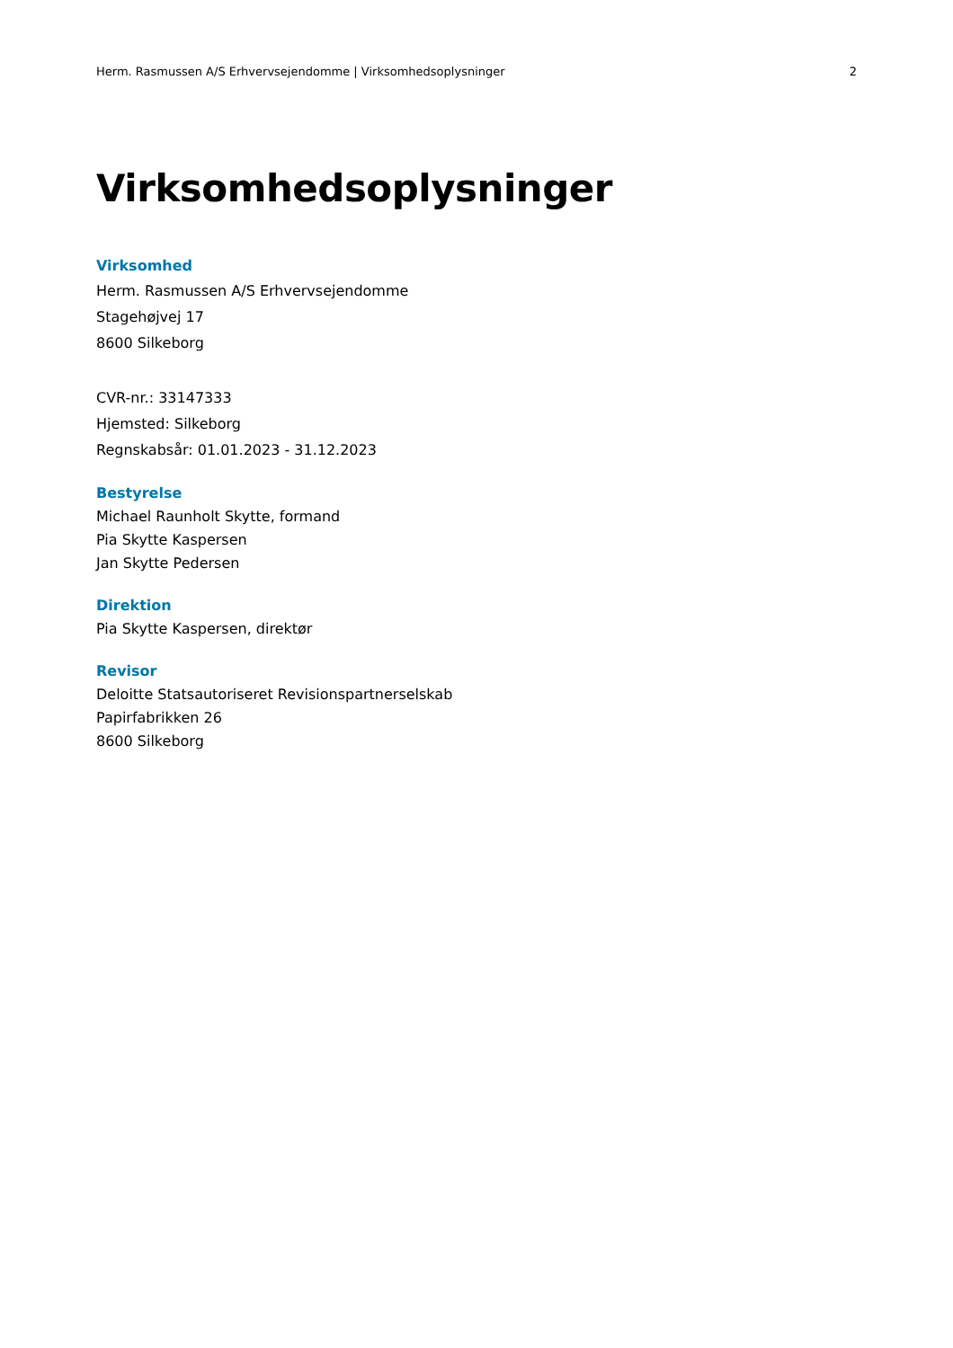Herm. Rasmussen A/S Erhvervsejendomme | Virksomhedsoplysninger 2
Virksomhedsoplysninger
Virksomhed
Herm. Rasmussen A/S Erhvervsejendomme
Stagehøjvej 17
8600 Silkeborg
CVR-nr.: 33147333
Hjemsted: Silkeborg
Regnskabsår: 01.01.2023 - 31.12.2023
Bestyrelse
Michael Raunholt Skytte, formand
Pia Skytte Kaspersen
Jan Skytte Pedersen
Direktion
Pia Skytte Kaspersen, direktør
Revisor
Deloitte Statsautoriseret Revisionspartnerselskab
Papirfabrikken 26
8600 Silkeborg